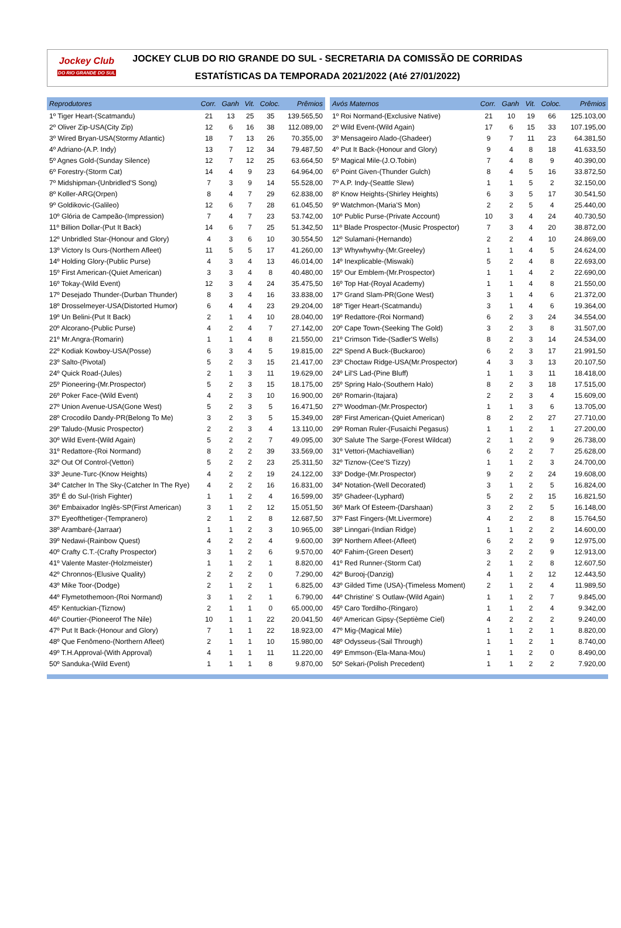Jockey Club
DO RIO GRANDE DO SUL
JOCKEY CLUB DO RIO GRANDE DO SUL - SECRETARIA DA COMISSÃO DE CORRIDAS
ESTATÍSTICAS DA TEMPORADA 2021/2022 (Até 27/01/2022)
| Reprodutores | Corr. | Ganh | Vit. | Coloc. | Prêmios |
| --- | --- | --- | --- | --- | --- |
| 1º Tiger Heart-(Scatmandu) | 21 | 13 | 25 | 35 | 139.565,50 |
| 2º Oliver Zip-USA(City Zip) | 12 | 6 | 16 | 38 | 112.089,00 |
| 3º Wired Bryan-USA(Stormy Atlantic) | 18 | 7 | 13 | 26 | 70.355,00 |
| 4º Adriano-(A.P. Indy) | 13 | 7 | 12 | 34 | 79.487,50 |
| 5º Agnes Gold-(Sunday Silence) | 12 | 7 | 12 | 25 | 63.664,50 |
| 6º Forestry-(Storm Cat) | 14 | 4 | 9 | 23 | 64.964,00 |
| 7º Midshipman-(Unbridled'S Song) | 7 | 3 | 9 | 14 | 55.528,00 |
| 8º Koller-ARG(Orpen) | 8 | 4 | 7 | 29 | 62.838,00 |
| 9º Goldikovic-(Galileo) | 12 | 6 | 7 | 28 | 61.045,50 |
| 10º Glória de Campeão-(Impression) | 7 | 4 | 7 | 23 | 53.742,00 |
| 11º Billion Dollar-(Put It Back) | 14 | 6 | 7 | 25 | 51.342,50 |
| 12º Unbridled Star-(Honour and Glory) | 4 | 3 | 6 | 10 | 30.554,50 |
| 13º Victory Is Ours-(Northern Afleet) | 11 | 5 | 5 | 17 | 41.260,00 |
| 14º Holding Glory-(Public Purse) | 4 | 3 | 4 | 13 | 46.014,00 |
| 15º First American-(Quiet American) | 3 | 3 | 4 | 8 | 40.480,00 |
| 16º Tokay-(Wild Event) | 12 | 3 | 4 | 24 | 35.475,50 |
| 17º Desejado Thunder-(Durban Thunder) | 8 | 3 | 4 | 16 | 33.838,00 |
| 18º Drosselmeyer-USA(Distorted Humor) | 6 | 4 | 4 | 23 | 29.204,00 |
| 19º Un Belini-(Put It Back) | 2 | 1 | 4 | 10 | 28.040,00 |
| 20º Alcorano-(Public Purse) | 4 | 2 | 4 | 7 | 27.142,00 |
| 21º Mr.Angra-(Romarin) | 1 | 1 | 4 | 8 | 21.550,00 |
| 22º Kodiak Kowboy-USA(Posse) | 6 | 3 | 4 | 5 | 19.815,00 |
| 23º Salto-(Pivotal) | 5 | 2 | 3 | 15 | 21.417,00 |
| 24º Quick Road-(Jules) | 2 | 1 | 3 | 11 | 19.629,00 |
| 25º Pioneering-(Mr.Prospector) | 5 | 2 | 3 | 15 | 18.175,00 |
| 26º Poker Face-(Wild Event) | 4 | 2 | 3 | 10 | 16.900,00 |
| 27º Union Avenue-USA(Gone West) | 5 | 2 | 3 | 5 | 16.471,50 |
| 28º Crocodilo Dandy-PR(Belong To Me) | 3 | 2 | 3 | 5 | 15.349,00 |
| 29º Taludo-(Music Prospector) | 2 | 2 | 3 | 4 | 13.110,00 |
| 30º Wild Event-(Wild Again) | 5 | 2 | 2 | 7 | 49.095,00 |
| 31º Redattore-(Roi Normand) | 8 | 2 | 2 | 39 | 33.569,00 |
| 32º Out Of Control-(Vettori) | 5 | 2 | 2 | 23 | 25.311,50 |
| 33º Jeune-Turc-(Know Heights) | 4 | 2 | 2 | 19 | 24.122,00 |
| 34º Catcher In The Sky-(Catcher In The Rye) | 4 | 2 | 2 | 16 | 16.831,00 |
| 35º É do Sul-(Irish Fighter) | 1 | 1 | 2 | 4 | 16.599,00 |
| 36º Embaixador Inglês-SP(First American) | 3 | 1 | 2 | 12 | 15.051,50 |
| 37º Eyeofthetiger-(Tempranero) | 2 | 1 | 2 | 8 | 12.687,50 |
| 38º Arambaré-(Jarraar) | 1 | 1 | 2 | 3 | 10.965,00 |
| 39º Nedawi-(Rainbow Quest) | 4 | 2 | 2 | 4 | 9.600,00 |
| 40º Crafty C.T.-(Crafty Prospector) | 3 | 1 | 2 | 6 | 9.570,00 |
| 41º Valente Master-(Holzmeister) | 1 | 1 | 2 | 1 | 8.820,00 |
| 42º Chronnos-(Elusive Quality) | 2 | 2 | 2 | 0 | 7.290,00 |
| 43º Mike Toor-(Dodge) | 2 | 1 | 2 | 1 | 6.825,00 |
| 44º Flymetothemoon-(Roi Normand) | 3 | 1 | 2 | 1 | 6.790,00 |
| 45º Kentuckian-(Tiznow) | 2 | 1 | 1 | 0 | 65.000,00 |
| 46º Courtier-(Pioneerof The Nile) | 10 | 1 | 1 | 22 | 20.041,50 |
| 47º Put It Back-(Honour and Glory) | 7 | 1 | 1 | 22 | 18.923,00 |
| 48º Que Fenômeno-(Northern Afleet) | 2 | 1 | 1 | 10 | 15.980,00 |
| 49º T.H.Approval-(With Approval) | 4 | 1 | 1 | 11 | 11.220,00 |
| 50º Sanduka-(Wild Event) | 1 | 1 | 1 | 8 | 9.870,00 |
| Avós Maternos | Corr. | Ganh | Vit. | Coloc. | Prêmios |
| --- | --- | --- | --- | --- | --- |
| 1º Roi Normand-(Exclusive Native) | 21 | 10 | 19 | 66 | 125.103,00 |
| 2º Wild Event-(Wild Again) | 17 | 6 | 15 | 33 | 107.195,00 |
| 3º Mensageiro Alado-(Ghadeer) | 9 | 7 | 11 | 23 | 64.381,50 |
| 4º Put It Back-(Honour and Glory) | 9 | 4 | 8 | 18 | 41.633,50 |
| 5º Magical Mile-(J.O.Tobin) | 7 | 4 | 8 | 9 | 40.390,00 |
| 6º Point Given-(Thunder Gulch) | 8 | 4 | 5 | 16 | 33.872,50 |
| 7º A.P. Indy-(Seattle Slew) | 1 | 1 | 5 | 2 | 32.150,00 |
| 8º Know Heights-(Shirley Heights) | 6 | 3 | 5 | 17 | 30.541,50 |
| 9º Watchmon-(Maria'S Mon) | 2 | 2 | 5 | 4 | 25.440,00 |
| 10º Public Purse-(Private Account) | 10 | 3 | 4 | 24 | 40.730,50 |
| 11º Blade Prospector-(Music Prospector) | 7 | 3 | 4 | 20 | 38.872,00 |
| 12º Sulamani-(Hernando) | 2 | 2 | 4 | 10 | 24.869,00 |
| 13º Whywhywhy-(Mr.Greeley) | 1 | 1 | 4 | 5 | 24.624,00 |
| 14º Inexplicable-(Miswaki) | 5 | 2 | 4 | 8 | 22.693,00 |
| 15º Our Emblem-(Mr.Prospector) | 1 | 1 | 4 | 2 | 22.690,00 |
| 16º Top Hat-(Royal Academy) | 1 | 1 | 4 | 8 | 21.550,00 |
| 17º Grand Slam-PR(Gone West) | 3 | 1 | 4 | 6 | 21.372,00 |
| 18º Tiger Heart-(Scatmandu) | 3 | 1 | 4 | 6 | 19.364,00 |
| 19º Redattore-(Roi Normand) | 6 | 2 | 3 | 24 | 34.554,00 |
| 20º Cape Town-(Seeking The Gold) | 3 | 2 | 3 | 8 | 31.507,00 |
| 21º Crimson Tide-(Sadler'S Wells) | 8 | 2 | 3 | 14 | 24.534,00 |
| 22º Spend A Buck-(Buckaroo) | 6 | 2 | 3 | 17 | 21.991,50 |
| 23º Choctaw Ridge-USA(Mr.Prospector) | 4 | 3 | 3 | 13 | 20.107,50 |
| 24º Lil'S Lad-(Pine Bluff) | 1 | 1 | 3 | 11 | 18.418,00 |
| 25º Spring Halo-(Southern Halo) | 8 | 2 | 3 | 18 | 17.515,00 |
| 26º Romarin-(Itajara) | 2 | 2 | 3 | 4 | 15.609,00 |
| 27º Woodman-(Mr.Prospector) | 1 | 1 | 3 | 6 | 13.705,00 |
| 28º First American-(Quiet American) | 8 | 2 | 2 | 27 | 27.710,00 |
| 29º Roman Ruler-(Fusaichi Pegasus) | 1 | 1 | 2 | 1 | 27.200,00 |
| 30º Salute The Sarge-(Forest Wildcat) | 2 | 1 | 2 | 9 | 26.738,00 |
| 31º Vettori-(Machiavellian) | 6 | 2 | 2 | 7 | 25.628,00 |
| 32º Tiznow-(Cee'S Tizzy) | 1 | 1 | 2 | 3 | 24.700,00 |
| 33º Dodge-(Mr.Prospector) | 9 | 2 | 2 | 24 | 19.608,00 |
| 34º Notation-(Well Decorated) | 3 | 1 | 2 | 5 | 16.824,00 |
| 35º Ghadeer-(Lyphard) | 5 | 2 | 2 | 15 | 16.821,50 |
| 36º Mark Of Esteem-(Darshaan) | 3 | 2 | 2 | 5 | 16.148,00 |
| 37º Fast Fingers-(Mt.Livermore) | 4 | 2 | 2 | 8 | 15.764,50 |
| 38º Linngari-(Indian Ridge) | 1 | 1 | 2 | 2 | 14.600,00 |
| 39º Northern Afleet-(Afleet) | 6 | 2 | 2 | 9 | 12.975,00 |
| 40º Fahim-(Green Desert) | 3 | 2 | 2 | 9 | 12.913,00 |
| 41º Red Runner-(Storm Cat) | 2 | 1 | 2 | 8 | 12.607,50 |
| 42º Burooj-(Danzig) | 4 | 1 | 2 | 12 | 12.443,50 |
| 43º Gilded Time (USA)-(Timeless Moment) | 2 | 1 | 2 | 4 | 11.989,50 |
| 44º Christine' S Outlaw-(Wild Again) | 1 | 1 | 2 | 7 | 9.845,00 |
| 45º Caro Tordilho-(Ringaro) | 1 | 1 | 2 | 4 | 9.342,00 |
| 46º American Gipsy-(Septième Ciel) | 4 | 2 | 2 | 2 | 9.240,00 |
| 47º Mig-(Magical Mile) | 1 | 1 | 2 | 1 | 8.820,00 |
| 48º Odysseus-(Sail Through) | 1 | 1 | 2 | 1 | 8.740,00 |
| 49º Emmson-(Ela-Mana-Mou) | 1 | 1 | 2 | 0 | 8.490,00 |
| 50º Sekari-(Polish Precedent) | 1 | 1 | 2 | 2 | 7.920,00 |